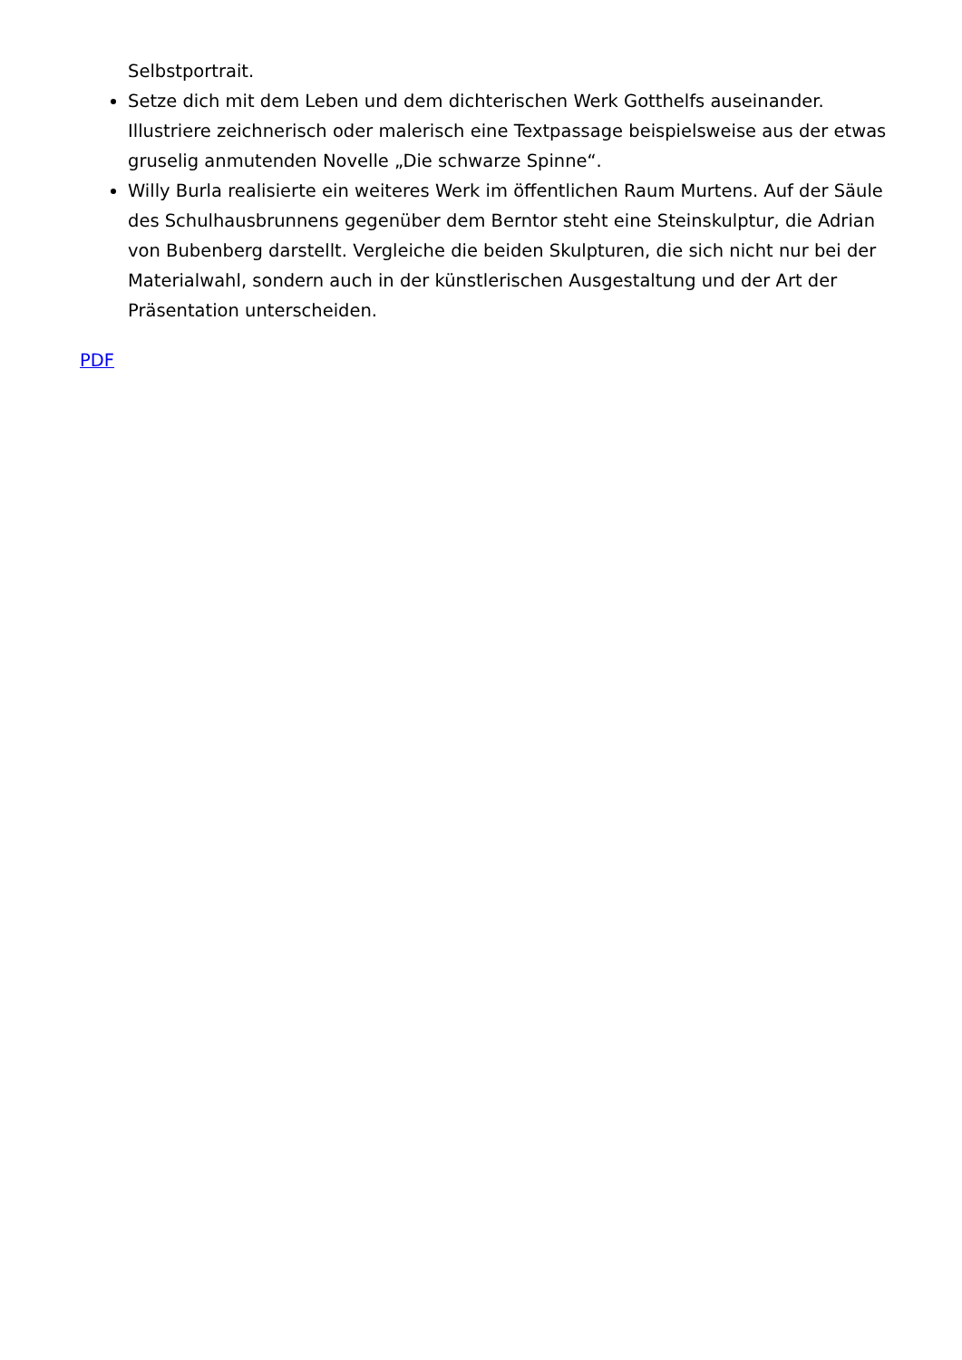Selbstportrait.
Setze dich mit dem Leben und dem dichterischen Werk Gotthelfs auseinander. Illustriere zeichnerisch oder malerisch eine Textpassage beispielsweise aus der etwas gruselig anmutenden Novelle „Die schwarze Spinne“.
Willy Burla realisierte ein weiteres Werk im öffentlichen Raum Murtens. Auf der Säule des Schulhausbrunnens gegenüber dem Berntor steht eine Steinskulptur, die Adrian von Bubenberg darstellt. Vergleiche die beiden Skulpturen, die sich nicht nur bei der Materialwahl, sondern auch in der künstlerischen Ausgestaltung und der Art der Präsentation unterscheiden.
PDF